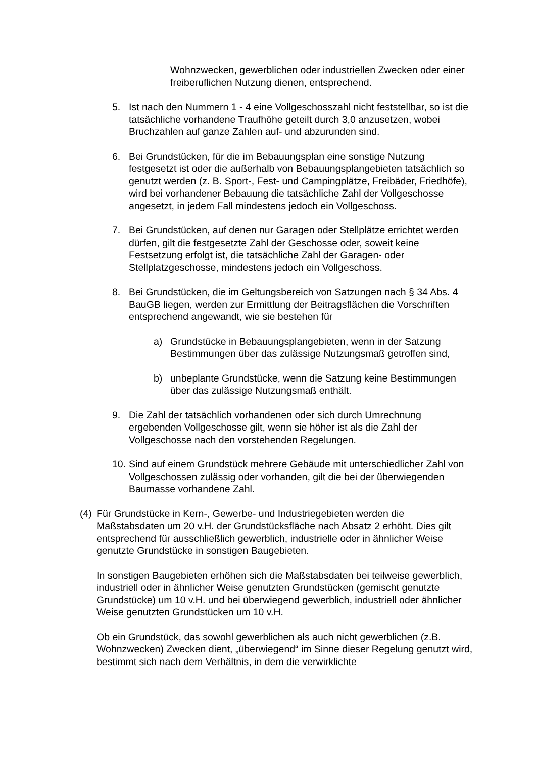Wohnzwecken, gewerblichen oder industriellen Zwecken oder einer freiberuflichen Nutzung dienen, entsprechend.
5. Ist nach den Nummern 1 - 4 eine Vollgeschosszahl nicht feststellbar, so ist die tatsächliche vorhandene Traufhöhe geteilt durch 3,0 anzusetzen, wobei Bruchzahlen auf ganze Zahlen auf- und abzurunden sind.
6. Bei Grundstücken, für die im Bebauungsplan eine sonstige Nutzung festgesetzt ist oder die außerhalb von Bebauungsplangebieten tatsächlich so genutzt werden (z. B. Sport-, Fest- und Campingplätze, Freibäder, Friedhöfe), wird bei vorhandener Bebauung die tatsächliche Zahl der Vollgeschosse angesetzt, in jedem Fall mindestens jedoch ein Vollgeschoss.
7. Bei Grundstücken, auf denen nur Garagen oder Stellplätze errichtet werden dürfen, gilt die festgesetzte Zahl der Geschosse oder, soweit keine Festsetzung erfolgt ist, die tatsächliche Zahl der Garagen- oder Stellplatzgeschosse, mindestens jedoch ein Vollgeschoss.
8. Bei Grundstücken, die im Geltungsbereich von Satzungen nach § 34 Abs. 4 BauGB liegen, werden zur Ermittlung der Beitragsflächen die Vorschriften entsprechend angewandt, wie sie bestehen für
a) Grundstücke in Bebauungsplangebieten, wenn in der Satzung Bestimmungen über das zulässige Nutzungsmaß getroffen sind,
b) unbeplante Grundstücke, wenn die Satzung keine Bestimmungen über das zulässige Nutzungsmaß enthält.
9. Die Zahl der tatsächlich vorhandenen oder sich durch Umrechnung ergebenden Vollgeschosse gilt, wenn sie höher ist als die Zahl der Vollgeschosse nach den vorstehenden Regelungen.
10. Sind auf einem Grundstück mehrere Gebäude mit unterschiedlicher Zahl von Vollgeschossen zulässig oder vorhanden, gilt die bei der überwiegenden Baumasse vorhandene Zahl.
(4) Für Grundstücke in Kern-, Gewerbe- und Industriegebieten werden die Maßstabsdaten um 20 v.H. der Grundstücksfläche nach Absatz 2 erhöht. Dies gilt entsprechend für ausschließlich gewerblich, industrielle oder in ähnlicher Weise genutzte Grundstücke in sonstigen Baugebieten.
In sonstigen Baugebieten erhöhen sich die Maßstabsdaten bei teilweise gewerblich, industriell oder in ähnlicher Weise genutzten Grundstücken (gemischt genutzte Grundstücke) um 10 v.H. und bei überwiegend gewerblich, industriell oder ähnlicher Weise genutzten Grundstücken um 10 v.H.
Ob ein Grundstück, das sowohl gewerblichen als auch nicht gewerblichen (z.B. Wohnzwecken) Zwecken dient, „überwiegend“ im Sinne dieser Regelung genutzt wird, bestimmt sich nach dem Verhältnis, in dem die verwirklichte